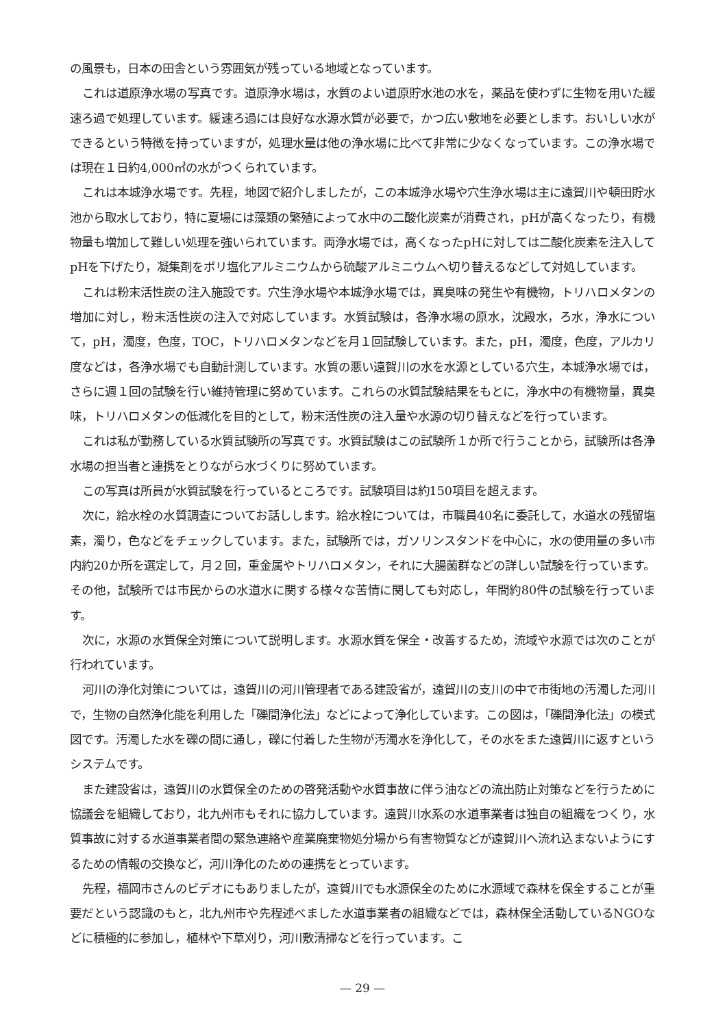の風景も，日本の田舎という雰囲気が残っている地域となっています。
これは道原浄水場の写真です。道原浄水場は，水質のよい道原貯水池の水を，薬品を使わずに生物を用いた緩速ろ過で処理しています。緩速ろ過には良好な水源水質が必要で，かつ広い敷地を必要とします。おいしい水ができるという特徴を持っていますが，処理水量は他の浄水場に比べて非常に少なくなっています。この浄水場では現在１日約4,000㎥の水がつくられています。
これは本城浄水場です。先程，地図で紹介しましたが，この本城浄水場や穴生浄水場は主に遠賀川や頓田貯水池から取水しており，特に夏場には藻類の繁殖によって水中の二酸化炭素が消費され，pHが高くなったり，有機物量も増加して難しい処理を強いられています。両浄水場では，高くなったpHに対しては二酸化炭素を注入してpHを下げたり，凝集剤をポリ塩化アルミニウムから硫酸アルミニウムへ切り替えるなどして対処しています。
これは粉末活性炭の注入施設です。穴生浄水場や本城浄水場では，異臭味の発生や有機物，トリハロメタンの増加に対し，粉末活性炭の注入で対応しています。水質試験は，各浄水場の原水，沈殿水，ろ水，浄水について，pH，濁度，色度，TOC，トリハロメタンなどを月１回試験しています。また，pH，濁度，色度，アルカリ度などは，各浄水場でも自動計測しています。水質の悪い遠賀川の水を水源としている穴生，本城浄水場では，さらに週１回の試験を行い維持管理に努めています。これらの水質試験結果をもとに，浄水中の有機物量，異臭味，トリハロメタンの低減化を目的として，粉末活性炭の注入量や水源の切り替えなどを行っています。
これは私が勤務している水質試験所の写真です。水質試験はこの試験所１か所で行うことから，試験所は各浄水場の担当者と連携をとりながら水づくりに努めています。
この写真は所員が水質試験を行っているところです。試験項目は約150項目を超えます。
次に，給水栓の水質調査についてお話しします。給水栓については，市職員40名に委託して，水道水の残留塩素，濁り，色などをチェックしています。また，試験所では，ガソリンスタンドを中心に，水の使用量の多い市内約20か所を選定して，月２回，重金属やトリハロメタン，それに大腸菌群などの詳しい試験を行っています。その他，試験所では市民からの水道水に関する様々な苦情に関しても対応し，年間約80件の試験を行っています。
次に，水源の水質保全対策について説明します。水源水質を保全・改善するため，流域や水源では次のことが行われています。
河川の浄化対策については，遠賀川の河川管理者である建設省が，遠賀川の支川の中で市街地の汚濁した河川で，生物の自然浄化能を利用した「礫間浄化法」などによって浄化しています。この図は，「礫間浄化法」の模式図です。汚濁した水を礫の間に通し，礫に付着した生物が汚濁水を浄化して，その水をまた遠賀川に返すというシステムです。
また建設省は，遠賀川の水質保全のための啓発活動や水質事故に伴う油などの流出防止対策などを行うために協議会を組織しており，北九州市もそれに協力しています。遠賀川水系の水道事業者は独自の組織をつくり，水質事故に対する水道事業者間の緊急連絡や産業廃棄物処分場から有害物質などが遠賀川へ流れ込まないようにするための情報の交換など，河川浄化のための連携をとっています。
先程，福岡市さんのビデオにもありましたが，遠賀川でも水源保全のために水源域で森林を保全することが重要だという認識のもと，北九州市や先程述べました水道事業者の組織などでは，森林保全活動しているNGOなどに積極的に参加し，植林や下草刈り，河川敷清掃などを行っています。こ
— 29 —